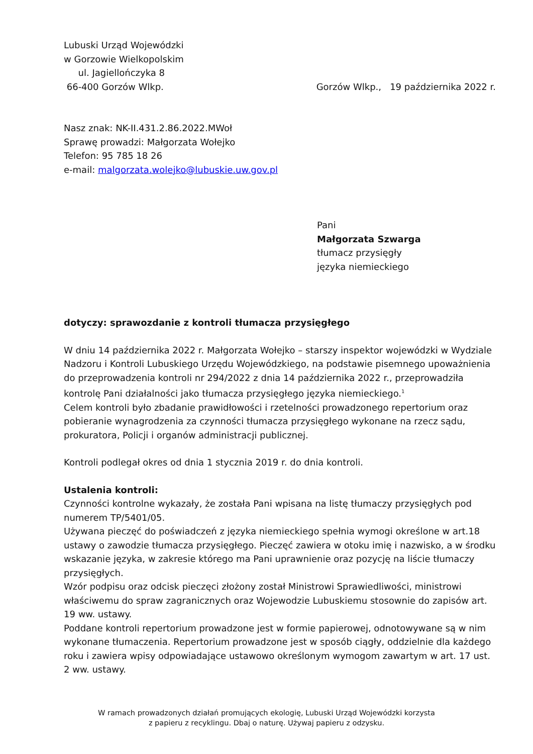Lubuski Urząd Wojewódzki
w Gorzowie Wielkopolskim
ul. Jagiellończyka 8
66-400 Gorzów Wlkp.
Gorzów Wlkp., 19 października 2022 r.
Nasz znak: NK-II.431.2.86.2022.MWoł
Sprawę prowadzi: Małgorzata Wołejko
Telefon: 95 785 18 26
e-mail: malgorzata.wolejko@lubuskie.uw.gov.pl
Pani
Małgorzata Szwarga
tłumacz przysięgły
języka niemieckiego
dotyczy: sprawozdanie z kontroli tłumacza przysięgłego
W dniu 14 października 2022 r. Małgorzata Wołejko – starszy inspektor wojewódzki w Wydziale Nadzoru i Kontroli Lubuskiego Urzędu Wojewódzkiego, na podstawie pisemnego upoważnienia do przeprowadzenia kontroli nr 294/2022 z dnia 14 października 2022 r., przeprowadziła kontrolę Pani działalności jako tłumacza przysięgłego języka niemieckiego.<sup>1</sup>
Celem kontroli było zbadanie prawidłowości i rzetelności prowadzonego repertorium oraz pobieranie wynagrodzenia za czynności tłumacza przysięgłego wykonane na rzecz sądu, prokuratora, Policji i organów administracji publicznej.
Kontroli podlegał okres od dnia 1 stycznia 2019 r. do dnia kontroli.
Ustalenia kontroli:
Czynności kontrolne wykazały, że została Pani wpisana na listę tłumaczy przysięgłych pod numerem TP/5401/05.
Używana pieczęć do poświadczeń z języka niemieckiego spełnia wymogi określone w art.18 ustawy o zawodzie tłumacza przysięgłego. Pieczęć zawiera w otoku imię i nazwisko, a w środku wskazanie języka, w zakresie którego ma Pani uprawnienie oraz pozycję na liście tłumaczy przysięgłych.
Wzór podpisu oraz odcisk pieczęci złożony został Ministrowi Sprawiedliwości, ministrowi właściwemu do spraw zagranicznych oraz Wojewodzie Lubuskiemu stosownie do zapisów art. 19 ww. ustawy.
Poddane kontroli repertorium prowadzone jest w formie papierowej, odnotowywane są w nim wykonane tłumaczenia. Repertorium prowadzone jest w sposób ciągły, oddzielnie dla każdego roku i zawiera wpisy odpowiadające ustawowo określonym wymogom zawartym w art. 17 ust. 2 ww. ustawy.
W ramach prowadzonych działań promujących ekologię, Lubuski Urząd Wojewódzki korzysta
z papieru z recyklingu. Dbaj o naturę. Używaj papieru z odzysku.